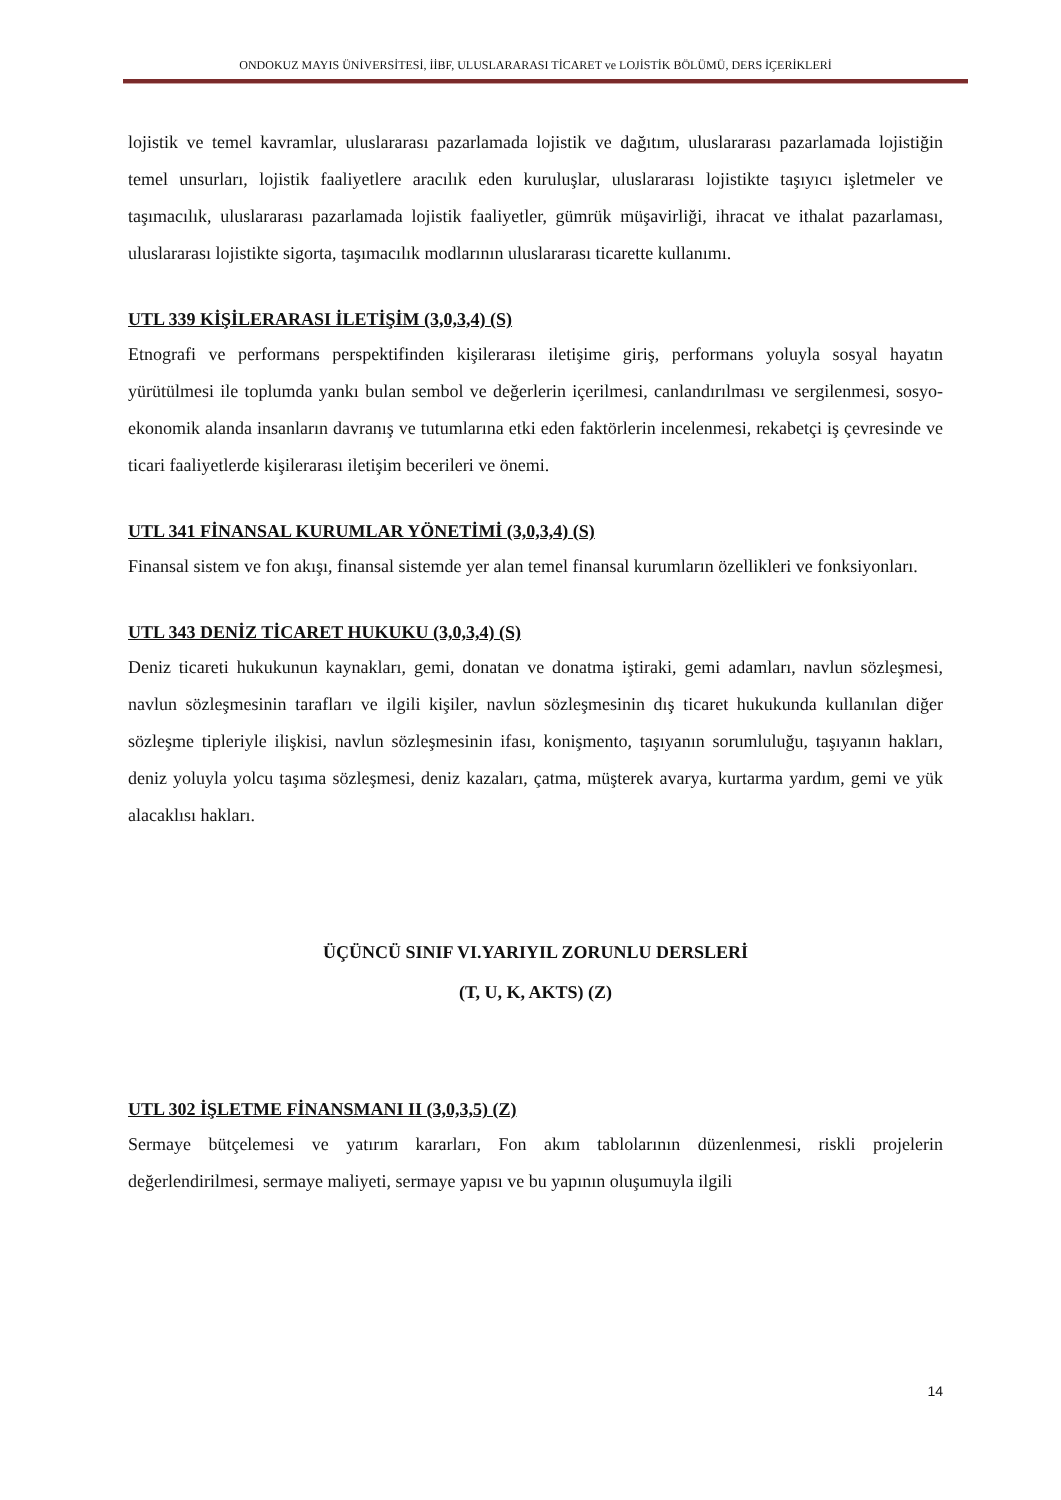ONDOKUZ MAYIS ÜNİVERSİTESİ, İİBF, ULUSLARARASI TİCARET ve LOJİSTİK BÖLÜMÜ, DERS İÇERİKLERİ
lojistik ve temel kavramlar, uluslararası pazarlamada lojistik ve dağıtım, uluslararası pazarlamada lojistiğin temel unsurları, lojistik faaliyetlere aracılık eden kuruluşlar, uluslararası lojistikte taşıyıcı işletmeler ve taşımacılık, uluslararası pazarlamada lojistik faaliyetler, gümrük müşavirliği, ihracat ve ithalat pazarlaması, uluslararası lojistikte sigorta, taşımacılık modlarının uluslararası ticarette kullanımı.
UTL 339 KİŞİLERARASI İLETİŞİM (3,0,3,4) (S)
Etnografi ve performans perspektifinden kişilerarası iletişime giriş, performans yoluyla sosyal hayatın yürütülmesi ile toplumda yankı bulan sembol ve değerlerin içerilmesi, canlandırılması ve sergilenmesi, sosyo-ekonomik alanda insanların davranış ve tutumlarına etki eden faktörlerin incelenmesi, rekabetçi iş çevresinde ve ticari faaliyetlerde kişilerarası iletişim becerileri ve önemi.
UTL 341 FİNANSAL KURUMLAR YÖNETİMİ (3,0,3,4) (S)
Finansal sistem ve fon akışı, finansal sistemde yer alan temel finansal kurumların özellikleri ve fonksiyonları.
UTL 343 DENİZ TİCARET HUKUKU (3,0,3,4) (S)
Deniz ticareti hukukunun kaynakları, gemi, donatan ve donatma iştiraki, gemi adamları, navlun sözleşmesi, navlun sözleşmesinin tarafları ve ilgili kişiler, navlun sözleşmesinin dış ticaret hukukunda kullanılan diğer sözleşme tipleriyle ilişkisi, navlun sözleşmesinin ifası, konişmento, taşıyanın sorumluluğu, taşıyanın hakları, deniz yoluyla yolcu taşıma sözleşmesi, deniz kazaları, çatma, müşterek avarya, kurtarma yardım, gemi ve yük alacaklısı hakları.
ÜÇÜNCÜ SINIF VI.YARIYIL ZORUNLU DERSLERİ
(T, U, K, AKTS) (Z)
UTL 302 İŞLETME FİNANSMANI II (3,0,3,5) (Z)
Sermaye bütçelemesi ve yatırım kararları, Fon akım tablolarının düzenlenmesi, riskli projelerin değerlendirilmesi, sermaye maliyeti, sermaye yapısı ve bu yapının oluşumuyla ilgili
14